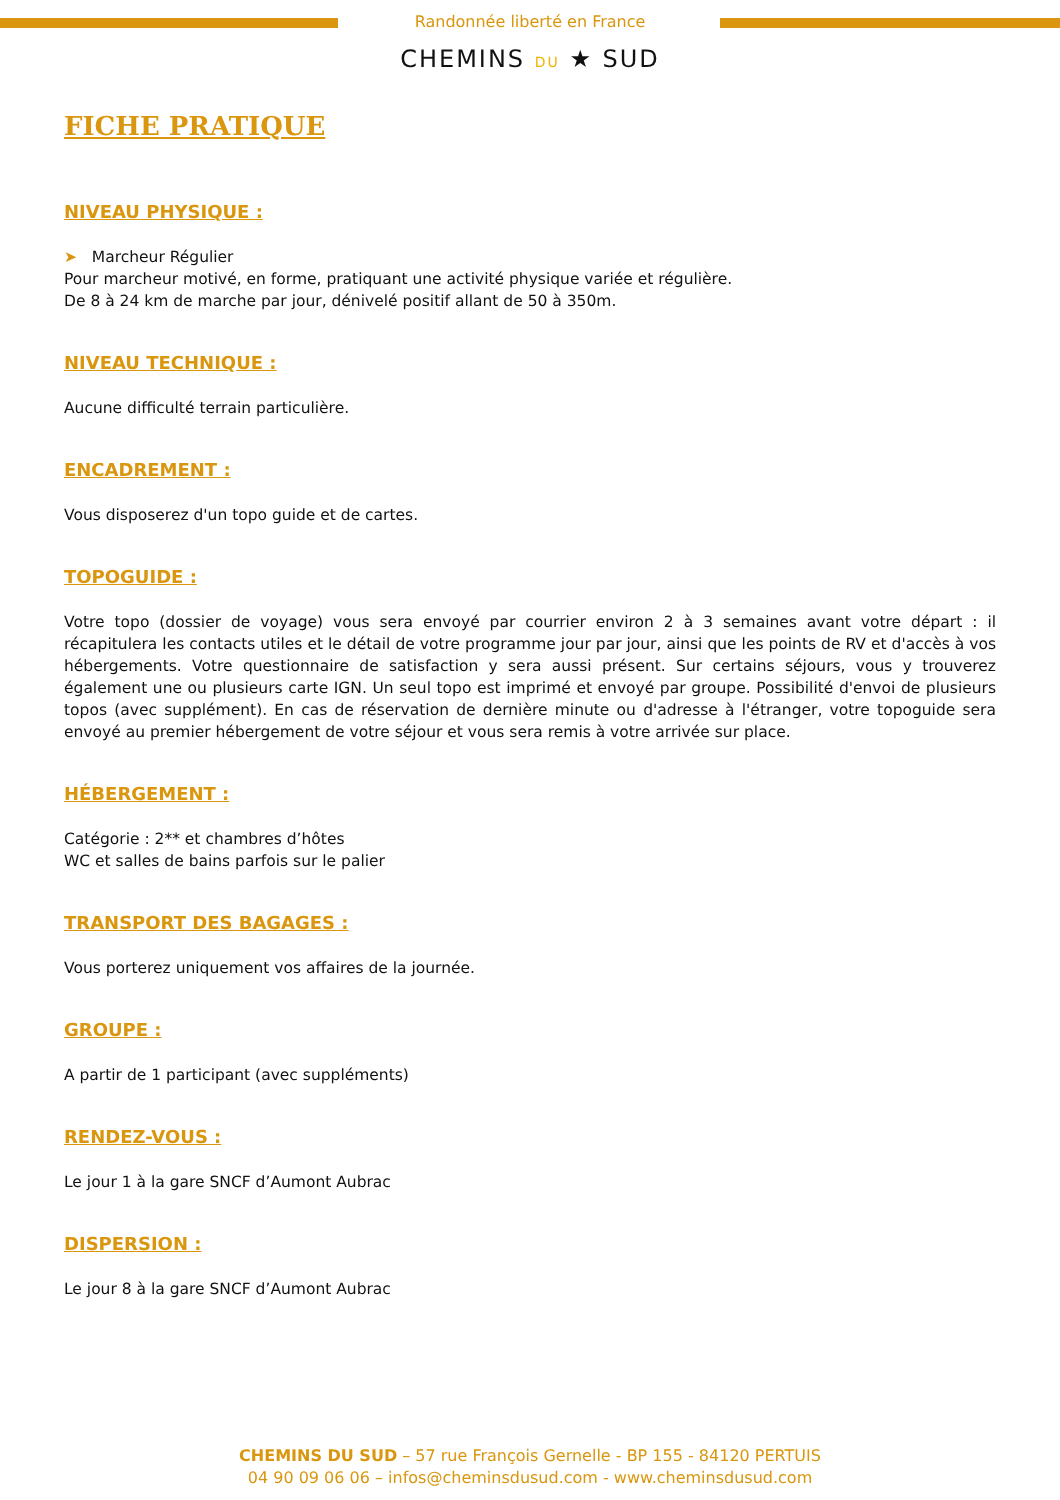Randonnée liberté en France
CHEMINS DU ★ SUD
FICHE PRATIQUE
NIVEAU PHYSIQUE :
➤ Marcheur Régulier
Pour marcheur motivé, en forme, pratiquant une activité physique variée et régulière.
De 8 à 24 km de marche par jour, dénivelé positif allant de 50 à 350m.
NIVEAU TECHNIQUE :
Aucune difficulté terrain particulière.
ENCADREMENT :
Vous disposerez d'un topo guide et de cartes.
TOPOGUIDE :
Votre topo (dossier de voyage) vous sera envoyé par courrier environ 2 à 3 semaines avant votre départ : il récapitulera les contacts utiles et le détail de votre programme jour par jour, ainsi que les points de RV et d'accès à vos hébergements. Votre questionnaire de satisfaction y sera aussi présent. Sur certains séjours, vous y trouverez également une ou plusieurs carte IGN. Un seul topo est imprimé et envoyé par groupe. Possibilité d'envoi de plusieurs topos (avec supplément). En cas de réservation de dernière minute ou d'adresse à l'étranger, votre topoguide sera envoyé au premier hébergement de votre séjour et vous sera remis à votre arrivée sur place.
HÉBERGEMENT :
Catégorie : 2** et chambres d’hôtes
WC et salles de bains parfois sur le palier
TRANSPORT DES BAGAGES :
Vous porterez uniquement vos affaires de la journée.
GROUPE :
A partir de 1 participant (avec suppléments)
RENDEZ-VOUS :
Le jour 1 à la gare SNCF d’Aumont Aubrac
DISPERSION :
Le jour 8 à la gare SNCF d’Aumont Aubrac
CHEMINS DU SUD – 57 rue François Gernelle - BP 155 - 84120 PERTUIS
04 90 09 06 06 – infos@cheminsdusud.com - www.cheminsdusud.com